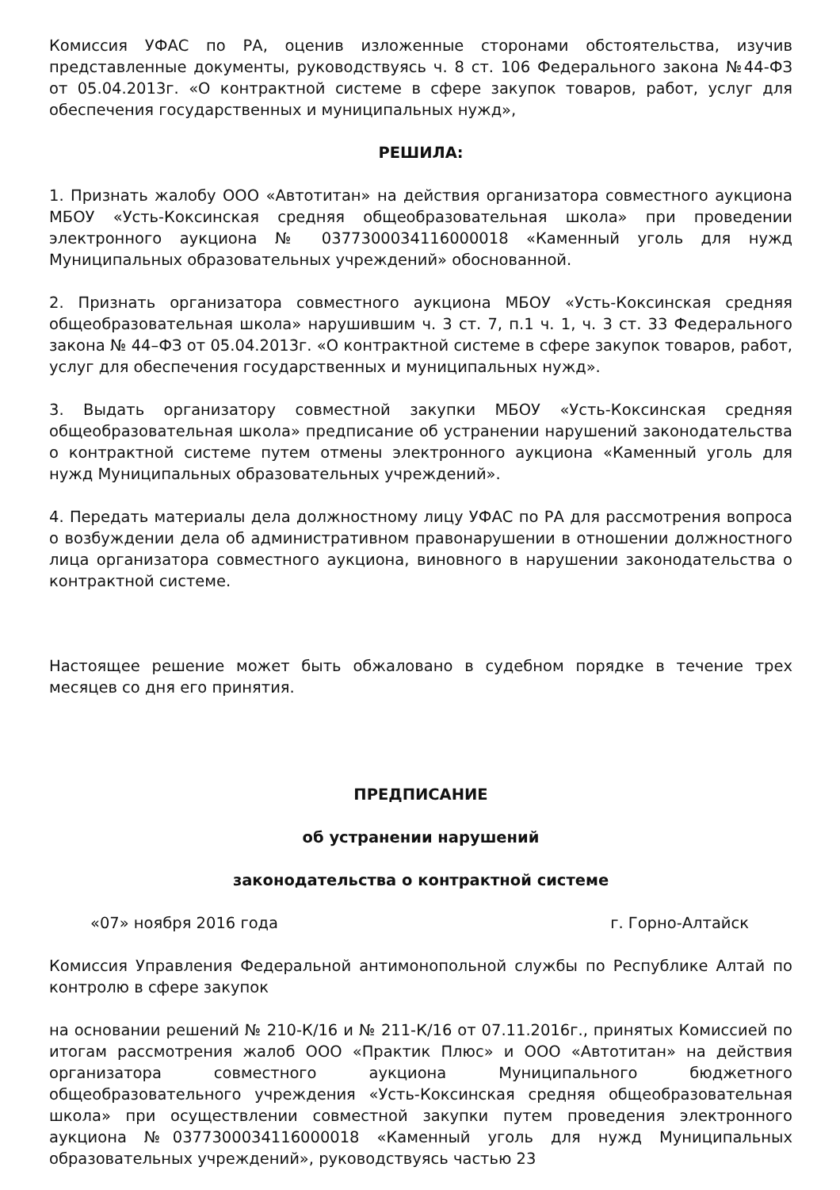Комиссия УФАС по РА, оценив изложенные сторонами обстоятельства, изучив представленные документы, руководствуясь ч. 8 ст. 106 Федерального закона №44-ФЗ от 05.04.2013г. «О контрактной системе в сфере закупок товаров, работ, услуг для обеспечения государственных и муниципальных нужд»,
РЕШИЛА:
1. Признать жалобу ООО «Автотитан» на действия организатора совместного аукциона МБОУ «Усть-Коксинская средняя общеобразовательная школа» при проведении электронного аукциона № 0377300034116000018 «Каменный уголь для нужд Муниципальных образовательных учреждений» обоснованной.
2. Признать организатора совместного аукциона МБОУ «Усть-Коксинская средняя общеобразовательная школа» нарушившим ч. 3 ст. 7, п.1 ч. 1, ч. 3 ст. 33 Федерального закона № 44–ФЗ от 05.04.2013г. «О контрактной системе в сфере закупок товаров, работ, услуг для обеспечения государственных и муниципальных нужд».
3. Выдать организатору совместной закупки МБОУ «Усть-Коксинская средняя общеобразовательная школа» предписание об устранении нарушений законодательства о контрактной системе путем отмены электронного аукциона «Каменный уголь для нужд Муниципальных образовательных учреждений».
4. Передать материалы дела должностному лицу УФАС по РА для рассмотрения вопроса о возбуждении дела об административном правонарушении в отношении должностного лица организатора совместного аукциона, виновного в нарушении законодательства о контрактной системе.
Настоящее решение может быть обжаловано в судебном порядке в течение трех месяцев со дня его принятия.
ПРЕДПИСАНИЕ
об устранении нарушений
законодательства о контрактной системе
«07» ноября 2016 года г. Горно-Алтайск
Комиссия Управления Федеральной антимонопольной службы по Республике Алтай по контролю в сфере закупок
на основании решений № 210-К/16 и № 211-К/16 от 07.11.2016г., принятых Комиссией по итогам рассмотрения жалоб ООО «Практик Плюс» и ООО «Автотитан» на действия организатора совместного аукциона Муниципального бюджетного общеобразовательного учреждения «Усть-Коксинская средняя общеобразовательная школа» при осуществлении совместной закупки путем проведения электронного аукциона №0377300034116000018 «Каменный уголь для нужд Муниципальных образовательных учреждений», руководствуясь частью 23